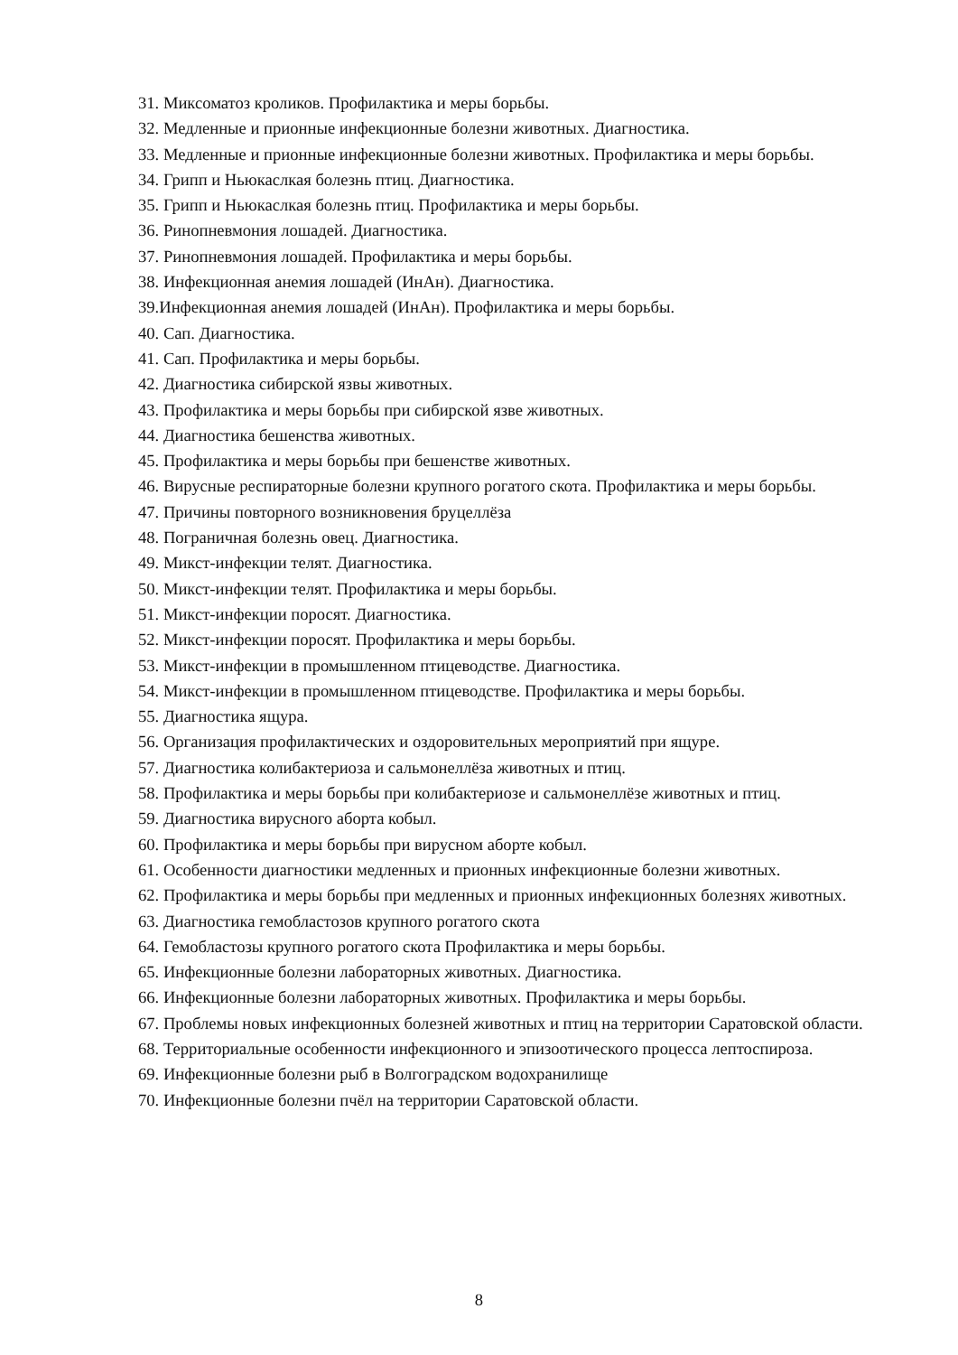31. Миксоматоз кроликов. Профилактика и меры борьбы.
32. Медленные и прионные инфекционные болезни животных. Диагностика.
33. Медленные и прионные инфекционные болезни животных. Профилактика и меры борьбы.
34. Грипп и Ньюкаслкая болезнь птиц. Диагностика.
35. Грипп и Ньюкаслкая болезнь птиц. Профилактика и меры борьбы.
36. Ринопневмония лошадей. Диагностика.
37. Ринопневмония лошадей. Профилактика и меры борьбы.
38. Инфекционная анемия лошадей (ИнАн). Диагностика.
39.Инфекционная анемия лошадей (ИнАн). Профилактика и меры борьбы.
40. Сап. Диагностика.
41. Сап. Профилактика и меры борьбы.
42. Диагностика сибирской язвы животных.
43. Профилактика и меры борьбы при сибирской язве животных.
44. Диагностика бешенства животных.
45. Профилактика и меры борьбы при бешенстве животных.
46. Вирусные респираторные болезни крупного рогатого скота. Профилактика и меры борьбы.
47. Причины повторного возникновения бруцеллёза
48. Пограничная болезнь овец. Диагностика.
49. Микст-инфекции телят. Диагностика.
50. Микст-инфекции телят. Профилактика и меры борьбы.
51. Микст-инфекции поросят. Диагностика.
52. Микст-инфекции поросят. Профилактика и меры борьбы.
53. Микст-инфекции в промышленном птицеводстве. Диагностика.
54. Микст-инфекции в промышленном птицеводстве. Профилактика и меры борьбы.
55. Диагностика ящура.
56. Организация профилактических и оздоровительных мероприятий при ящуре.
57. Диагностика колибактериоза и сальмонеллёза животных и птиц.
58. Профилактика и меры борьбы при колибактериозе и сальмонеллёзе животных и птиц.
59. Диагностика вирусного аборта кобыл.
60. Профилактика и меры борьбы при вирусном аборте кобыл.
61. Особенности диагностики медленных и прионных инфекционные болезни животных.
62. Профилактика и меры борьбы при медленных и прионных инфекционных болезнях животных.
63. Диагностика гемобластозов крупного рогатого скота
64. Гемобластозы крупного рогатого скота Профилактика и меры борьбы.
65. Инфекционные болезни лабораторных животных. Диагностика.
66. Инфекционные болезни лабораторных животных. Профилактика и меры борьбы.
67. Проблемы новых инфекционных болезней животных и птиц на территории Саратовской области.
68. Территориальные особенности инфекционного и эпизоотического процесса лептоспироза.
69. Инфекционные болезни рыб в Волгоградском водохранилище
70. Инфекционные болезни пчёл на территории Саратовской области.
8